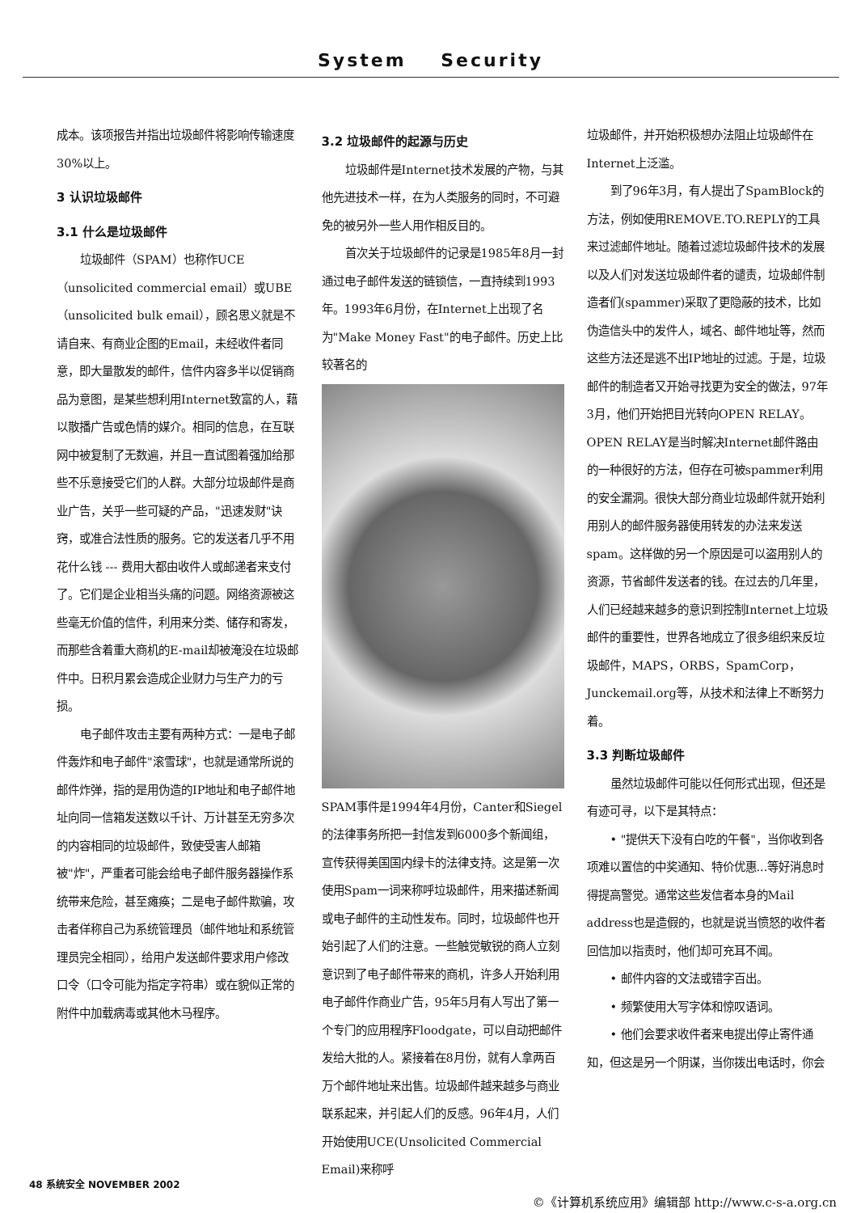System Security
成本。该项报告并指出垃圾邮件将影响传输速度30%以上。
3 认识垃圾邮件
3.1 什么是垃圾邮件
垃圾邮件（SPAM）也称作UCE（unsolicited commercial email）或UBE（unsolicited bulk email），顾名思义就是不请自来、有商业企图的Email，未经收件者同意，即大量散发的邮件，信件内容多半以促销商品为意图，是某些想利用Internet致富的人，藉以散播广告或色情的媒介。相同的信息，在互联网中被复制了无数遍，并且一直试图着强加给那些不乐意接受它们的人群。大部分垃圾邮件是商业广告，关乎一些可疑的产品，"迅速发财"诀窍，或准合法性质的服务。它的发送者几乎不用花什么钱 --- 费用大都由收件人或邮递者来支付了。它们是企业相当头痛的问题。网络资源被这些毫无价值的信件，利用来分类、储存和寄发，而那些含着重大商机的E-mail却被淹没在垃圾邮件中。日积月累会造成企业财力与生产力的亏损。
电子邮件攻击主要有两种方式：一是电子邮件轰炸和电子邮件"滚雪球"，也就是通常所说的邮件炸弹，指的是用伪造的IP地址和电子邮件地址向同一信箱发送数以千计、万计甚至无穷多次的内容相同的垃圾邮件，致使受害人邮箱被"炸"，严重者可能会给电子邮件服务器操作系统带来危险，甚至瘫痪；二是电子邮件欺骗，攻击者佯称自己为系统管理员（邮件地址和系统管理员完全相同），给用户发送邮件要求用户修改口令（口令可能为指定字符串）或在貌似正常的附件中加载病毒或其他木马程序。
3.2 垃圾邮件的起源与历史
垃圾邮件是Internet技术发展的产物，与其他先进技术一样，在为人类服务的同时，不可避免的被另外一些人用作相反目的。
首次关于垃圾邮件的记录是1985年8月一封通过电子邮件发送的链锁信，一直持续到1993年。1993年6月份，在Internet上出现了名为"Make Money Fast"的电子邮件。历史上比较著名的
SPAM事件是1994年4月份，Canter和Siegel的法律事务所把一封信发到6000多个新闻组，宣传获得美国国内绿卡的法律支持。这是第一次使用Spam一词来称呼垃圾邮件，用来描述新闻或电子邮件的主动性发布。同时，垃圾邮件也开始引起了人们的注意。一些触觉敏锐的商人立刻意识到了电子邮件带来的商机，许多人开始利用电子邮件作商业广告，95年5月有人写出了第一个专门的应用程序Floodgate，可以自动把邮件发给大批的人。紧接着在8月份，就有人拿两百万个邮件地址来出售。垃圾邮件越来越多与商业联系起来，并引起人们的反感。96年4月，人们开始使用UCE(Unsolicited Commercial Email)来称呼
垃圾邮件，并开始积极想办法阻止垃圾邮件在Internet上泛滥。
到了96年3月，有人提出了SpamBlock的方法，例如使用REMOVE.TO.REPLY的工具来过滤邮件地址。随着过滤垃圾邮件技术的发展以及人们对发送垃圾邮件者的谴责，垃圾邮件制造者们(spammer)采取了更隐蔽的技术，比如伪造信头中的发件人，域名、邮件地址等，然而这些方法还是逃不出IP地址的过滤。于是，垃圾邮件的制造者又开始寻找更为安全的做法，97年3月，他们开始把目光转向OPEN RELAY。OPEN RELAY是当时解决Internet邮件路由的一种很好的方法，但存在可被spammer利用的安全漏洞。很快大部分商业垃圾邮件就开始利用别人的邮件服务器使用转发的办法来发送spam。这样做的另一个原因是可以盗用别人的资源，节省邮件发送者的钱。在过去的几年里，人们已经越来越多的意识到控制Internet上垃圾邮件的重要性，世界各地成立了很多组织来反垃圾邮件，MAPS，ORBS，SpamCorp，Junckemail.org等，从技术和法律上不断努力着。
3.3 判断垃圾邮件
虽然垃圾邮件可能以任何形式出现，但还是有迹可寻，以下是其特点：
• "提供天下没有白吃的午餐"，当你收到各项难以置信的中奖通知、特价优惠...等好消息时得提高警觉。通常这些发信者本身的Mail address也是造假的，也就是说当愤怒的收件者回信加以指责时，他们却可充耳不闻。
• 邮件内容的文法或错字百出。
• 频繁使用大写字体和惊叹语词。
• 他们会要求收件者来电提出停止寄件通知，但这是另一个阴谋，当你拨出电话时，你会
48 系统安全 NOVEMBER 2002
©《计算机系统应用》编辑部 http://www.c-s-a.org.cn